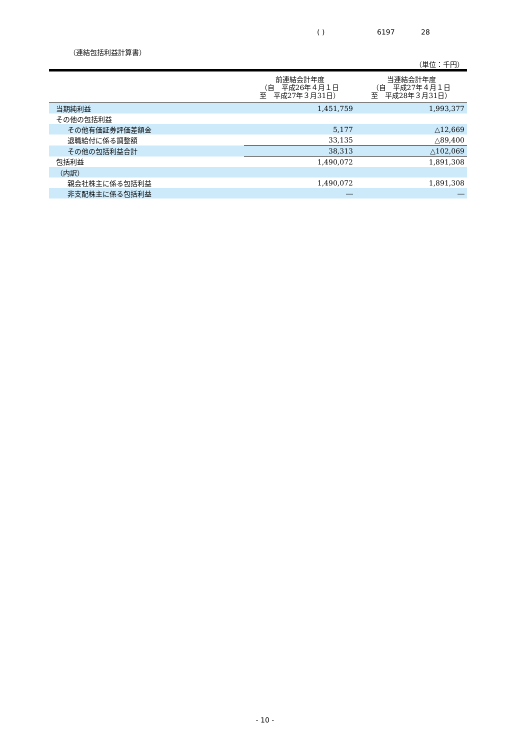( ) 6197 28
（連結包括利益計算書）
（単位：千円）
| | 前連結会計年度 （自 平成26年４月１日 至 平成27年３月31日） | 当連結会計年度 （自 平成27年４月１日 至 平成28年３月31日） |
| --- | --- | --- |
| 当期純利益 | 1,451,759 | 1,993,377 |
| その他の包括利益 | | |
| その他有価証券評価差額金 | 5,177 | △12,669 |
| 退職給付に係る調整額 | 33,135 | △89,400 |
| その他の包括利益合計 | 38,313 | △102,069 |
| 包括利益 | 1,490,072 | 1,891,308 |
| （内訳） | | |
| 親会社株主に係る包括利益 | 1,490,072 | 1,891,308 |
| 非支配株主に係る包括利益 | ― | ― |
- 10 -